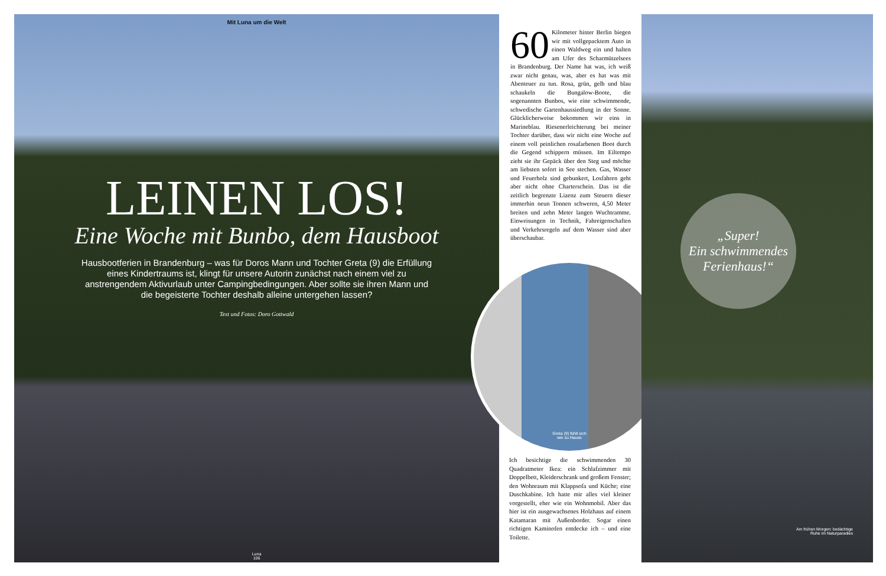Mit Luna um die Welt
LEINEN LOS!
Eine Woche mit Bunbo, dem Hausboot
Hausbootferien in Brandenburg – was für Doros Mann und Tochter Greta (9) die Erfüllung eines Kindertraums ist, klingt für unsere Autorin zunächst nach einem viel zu anstrengendem Aktivurlaub unter Campingbedingungen. Aber sollte sie ihren Mann und die begeisterte Tochter deshalb alleine untergehen lassen?
Text und Fotos: Doro Gottwald
Luna
106
60 Kilometer hinter Berlin biegen wir mit vollgepacktem Auto in einen Waldweg ein und halten am Ufer des Scharmützelsees in Brandenburg. Der Name hat was, ich weiß zwar nicht genau, was, aber es hat was mit Abenteuer zu tun. Rosa, grün, gelb und blau schaukeln die Bungalow-Boote, die sogenannten Bunbos, wie eine schwimmende, schwedische Gartenhaussiedlung in der Sonne. Glücklicherweise bekommen wir eins in Marineblau. Riesenerleichterung bei meiner Tochter darüber, dass wir nicht eine Woche auf einem voll peinlichen rosafarbenen Boot durch die Gegend schippern müssen. Im Eiltempo zieht sie ihr Gepäck über den Steg und möchte am liebsten sofort in See stechen. Gas, Wasser und Feuerholz sind gebunkert, Losfahren geht aber nicht ohne Charterschein. Das ist die zeitlich begrenzte Lizenz zum Steuern dieser immerhin neun Tonnen schweren, 4,50 Meter breiten und zehn Meter langen Wuchtramme. Einweisungen in Technik, Fahreigenschaften und Verkehrsregeln auf dem Wasser sind aber überschaubar.
Greta (9) fühlt sich
wie zu Hause
Ich besichtige die schwimmenden 30 Quadratmeter Ikea: ein Schlafzimmer mit Doppelbett, Kleiderschrank und großem Fenster; den Wohnraum mit Klappsofa und Küche; eine Duschkabine. Ich hatte mir alles viel kleiner vorgestellt, eher wie ein Wohnmobil. Aber das hier ist ein ausgewachsenes Holzhaus auf einem Katamaran mit Außenborder. Sogar einen richtigen Kaminofen entdecke ich – und eine Toilette.
„Super!
Ein schwimmendes Ferienhaus!“
Am frühen Morgen: bedächtige
Ruhe im Naturparadies